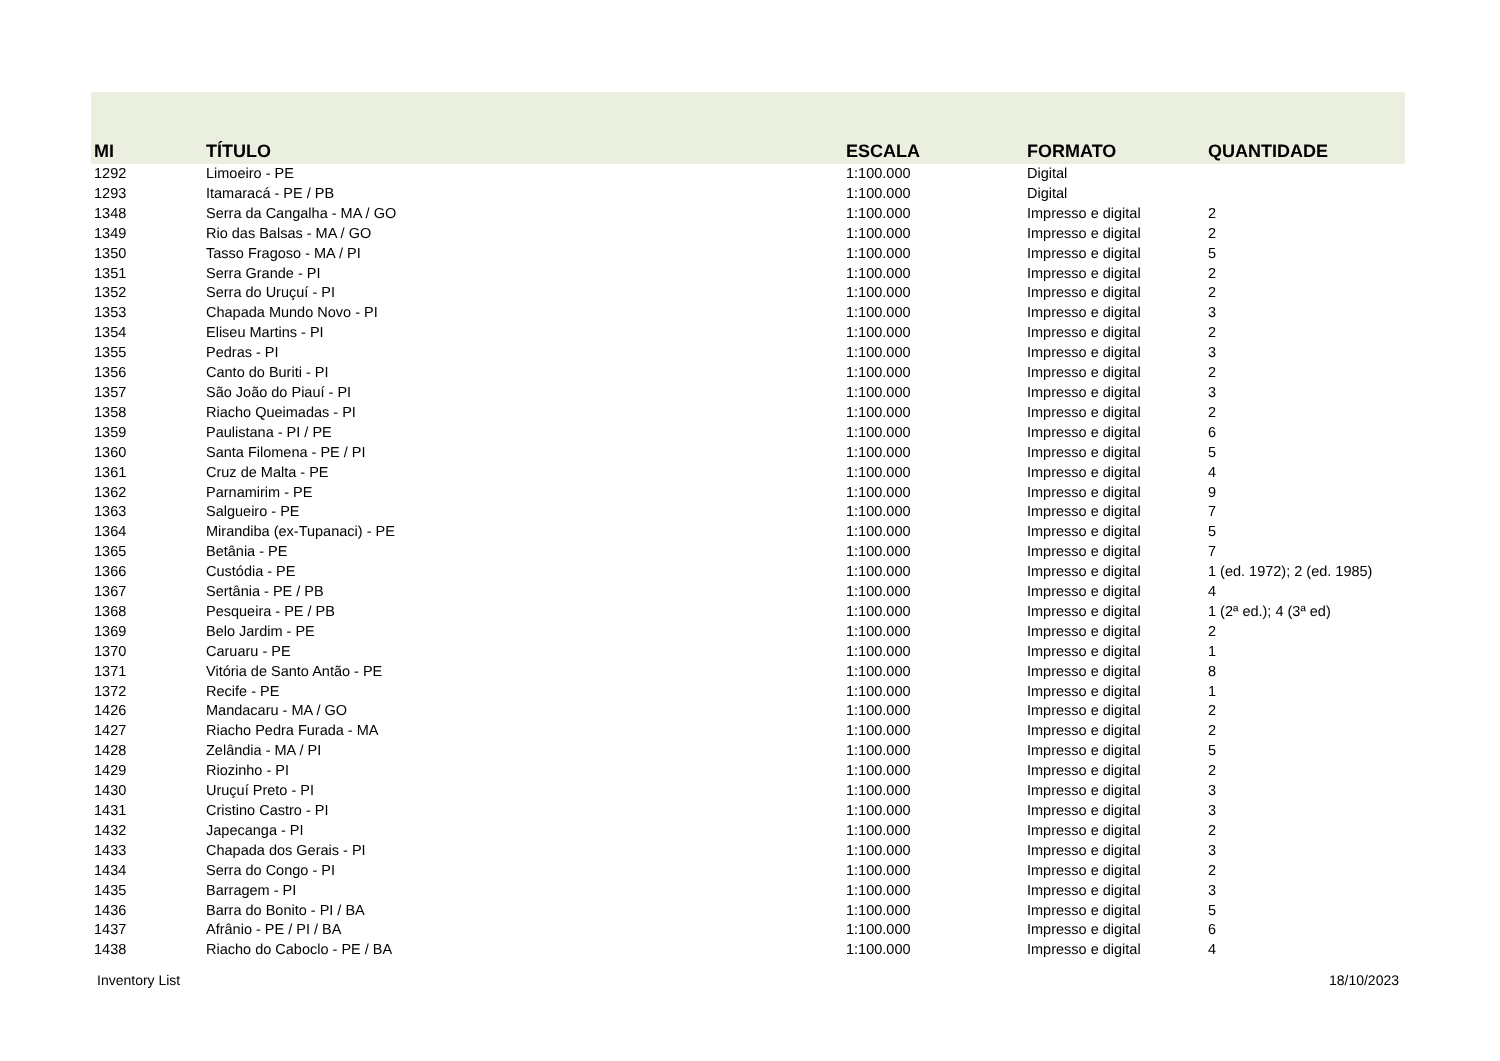| MI | TÍTULO | ESCALA | FORMATO | QUANTIDADE |
| --- | --- | --- | --- | --- |
| 1292 | Limoeiro - PE | 1:100.000 | Digital | |
| 1293 | Itamaracá - PE / PB | 1:100.000 | Digital | |
| 1348 | Serra da Cangalha - MA / GO | 1:100.000 | Impresso e digital | 2 |
| 1349 | Rio das Balsas - MA / GO | 1:100.000 | Impresso e digital | 2 |
| 1350 | Tasso Fragoso - MA / PI | 1:100.000 | Impresso e digital | 5 |
| 1351 | Serra Grande - PI | 1:100.000 | Impresso e digital | 2 |
| 1352 | Serra do Uruçuí - PI | 1:100.000 | Impresso e digital | 2 |
| 1353 | Chapada Mundo Novo - PI | 1:100.000 | Impresso e digital | 3 |
| 1354 | Eliseu Martins - PI | 1:100.000 | Impresso e digital | 2 |
| 1355 | Pedras - PI | 1:100.000 | Impresso e digital | 3 |
| 1356 | Canto do Buriti - PI | 1:100.000 | Impresso e digital | 2 |
| 1357 | São João do Piauí - PI | 1:100.000 | Impresso e digital | 3 |
| 1358 | Riacho Queimadas - PI | 1:100.000 | Impresso e digital | 2 |
| 1359 | Paulistana - PI / PE | 1:100.000 | Impresso e digital | 6 |
| 1360 | Santa Filomena - PE / PI | 1:100.000 | Impresso e digital | 5 |
| 1361 | Cruz de Malta - PE | 1:100.000 | Impresso e digital | 4 |
| 1362 | Parnamirim - PE | 1:100.000 | Impresso e digital | 9 |
| 1363 | Salgueiro - PE | 1:100.000 | Impresso e digital | 7 |
| 1364 | Mirandiba (ex-Tupanaci) - PE | 1:100.000 | Impresso e digital | 5 |
| 1365 | Betânia - PE | 1:100.000 | Impresso e digital | 7 |
| 1366 | Custódia - PE | 1:100.000 | Impresso e digital | 1 (ed. 1972); 2 (ed. 1985) |
| 1367 | Sertânia - PE / PB | 1:100.000 | Impresso e digital | 4 |
| 1368 | Pesqueira - PE / PB | 1:100.000 | Impresso e digital | 1 (2ª ed.); 4 (3ª ed) |
| 1369 | Belo Jardim - PE | 1:100.000 | Impresso e digital | 2 |
| 1370 | Caruaru - PE | 1:100.000 | Impresso e digital | 1 |
| 1371 | Vitória de Santo Antão - PE | 1:100.000 | Impresso e digital | 8 |
| 1372 | Recife - PE | 1:100.000 | Impresso e digital | 1 |
| 1426 | Mandacaru - MA / GO | 1:100.000 | Impresso e digital | 2 |
| 1427 | Riacho Pedra Furada - MA | 1:100.000 | Impresso e digital | 2 |
| 1428 | Zelândia - MA / PI | 1:100.000 | Impresso e digital | 5 |
| 1429 | Riozinho - PI | 1:100.000 | Impresso e digital | 2 |
| 1430 | Uruçuí Preto - PI | 1:100.000 | Impresso e digital | 3 |
| 1431 | Cristino Castro - PI | 1:100.000 | Impresso e digital | 3 |
| 1432 | Japecanga - PI | 1:100.000 | Impresso e digital | 2 |
| 1433 | Chapada dos Gerais - PI | 1:100.000 | Impresso e digital | 3 |
| 1434 | Serra do Congo - PI | 1:100.000 | Impresso e digital | 2 |
| 1435 | Barragem - PI | 1:100.000 | Impresso e digital | 3 |
| 1436 | Barra do Bonito - PI / BA | 1:100.000 | Impresso e digital | 5 |
| 1437 | Afrânio - PE / PI / BA | 1:100.000 | Impresso e digital | 6 |
| 1438 | Riacho do Caboclo - PE / BA | 1:100.000 | Impresso e digital | 4 |
Inventory List 18/10/2023